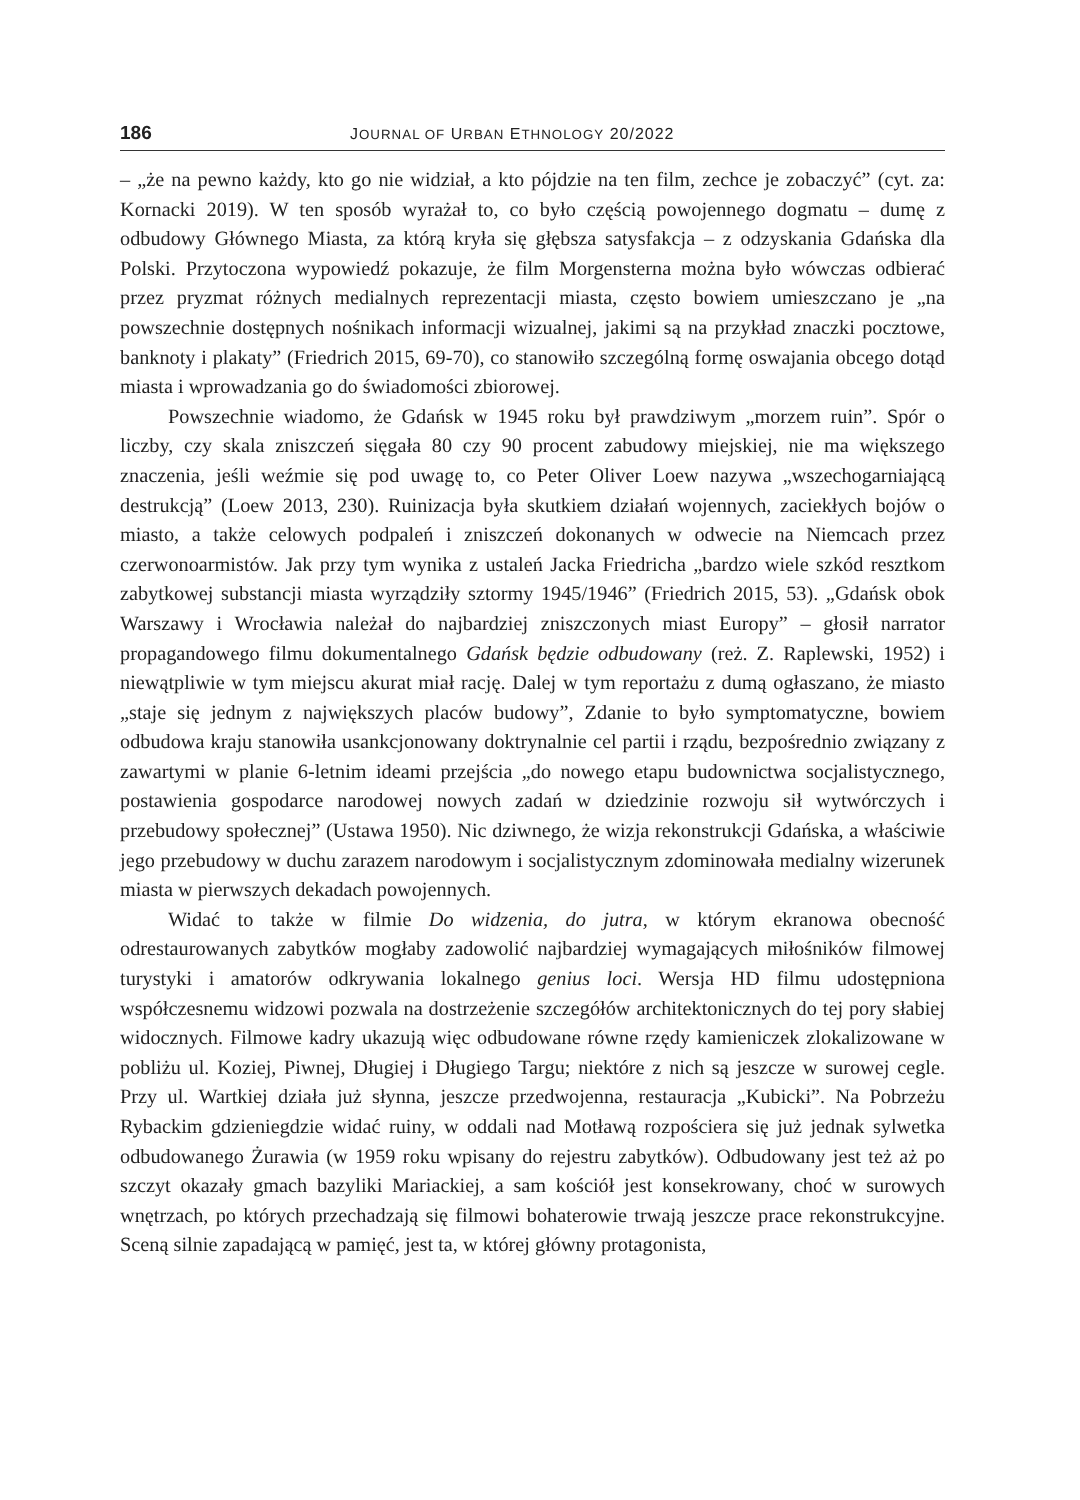186 JOURNAL OF URBAN ETHNOLOGY 20/2022
– „że na pewno każdy, kto go nie widział, a kto pójdzie na ten film, zechce je zobaczyć” (cyt. za: Kornacki 2019). W ten sposób wyrażał to, co było częścią powojennego dogmatu – dumę z odbudowy Głównego Miasta, za którą kryła się głębsza satysfakcja – z odzyskania Gdańska dla Polski. Przytoczona wypowiedź pokazuje, że film Morgensterna można było wówczas odbierać przez pryzmat różnych medialnych reprezentacji miasta, często bowiem umieszczano je „na powszechnie dostępnych nośnikach informacji wizualnej, jakimi są na przykład znaczki pocztowe, banknoty i plakaty” (Friedrich 2015, 69-70), co stanowiło szczególną formę oswajania obcego dotąd miasta i wprowadzania go do świadomości zbiorowej.
Powszechnie wiadomo, że Gdańsk w 1945 roku był prawdziwym „morzem ruin”. Spór o liczby, czy skala zniszczeń sięgała 80 czy 90 procent zabudowy miejskiej, nie ma większego znaczenia, jeśli weźmie się pod uwagę to, co Peter Oliver Loew nazywa „wszechogarniającą destrukcją” (Loew 2013, 230). Ruinizacja była skutkiem działań wojennych, zaciekłych bojów o miasto, a także celowych podpaleń i zniszczeń dokonanych w odwecie na Niemcach przez czerwonoarmistów. Jak przy tym wynika z ustaleń Jacka Friedricha „bardzo wiele szkód resztkom zabytkowej substancji miasta wyrządziły sztormy 1945/1946” (Friedrich 2015, 53). „Gdańsk obok Warszawy i Wrocławia należał do najbardziej zniszczonych miast Europy” – głosił narrator propagandowego filmu dokumentalnego Gdańsk będzie odbudowany (reż. Z. Raplewski, 1952) i niewątpliwie w tym miejscu akurat miał rację. Dalej w tym reportażu z dumą ogłaszano, że miasto „staje się jednym z największych placów budowy”, Zdanie to było symptomatyczne, bowiem odbudowa kraju stanowiła usankcjonowany doktrynalnie cel partii i rządu, bezpośrednio związany z zawartymi w planie 6-letnim ideami przejścia „do nowego etapu budownictwa socjalistycznego, postawienia gospodarce narodowej nowych zadań w dziedzinie rozwoju sił wytwórczych i przebudowy społecznej” (Ustawa 1950). Nic dziwnego, że wizja rekonstrukcji Gdańska, a właściwie jego przebudowy w duchu zarazem narodowym i socjalistycznym zdominowała medialny wizerunek miasta w pierwszych dekadach powojennych.
Widać to także w filmie Do widzenia, do jutra, w którym ekranowa obecność odrestaurowanych zabytków mogłaby zadowolić najbardziej wymagających miłośników filmowej turystyki i amatorów odkrywania lokalnego genius loci. Wersja HD filmu udostępniona współczesnemu widzowi pozwala na dostrzeżenie szczegółów architektonicznych do tej pory słabiej widocznych. Filmowe kadry ukazują więc odbudowane równe rzędy kamieniczek zlokalizowane w pobliżu ul. Koziej, Piwnej, Długiej i Długiego Targu; niektóre z nich są jeszcze w surowej cegle. Przy ul. Wartkiej działa już słynna, jeszcze przedwojenna, restauracja „Kubicki”. Na Pobrzeżu Rybackim gdzieniegdzie widać ruiny, w oddali nad Motławą rozpościera się już jednak sylwetka odbudowanego Żurawia (w 1959 roku wpisany do rejestru zabytków). Odbudowany jest też aż po szczyt okazały gmach bazyliki Mariackiej, a sam kościół jest konsekrowany, choć w surowych wnętrzach, po których przechadzają się filmowi bohaterowie trwają jeszcze prace rekonstrukcyjne. Sceną silnie zapadającą w pamięć, jest ta, w której główny protagonista,